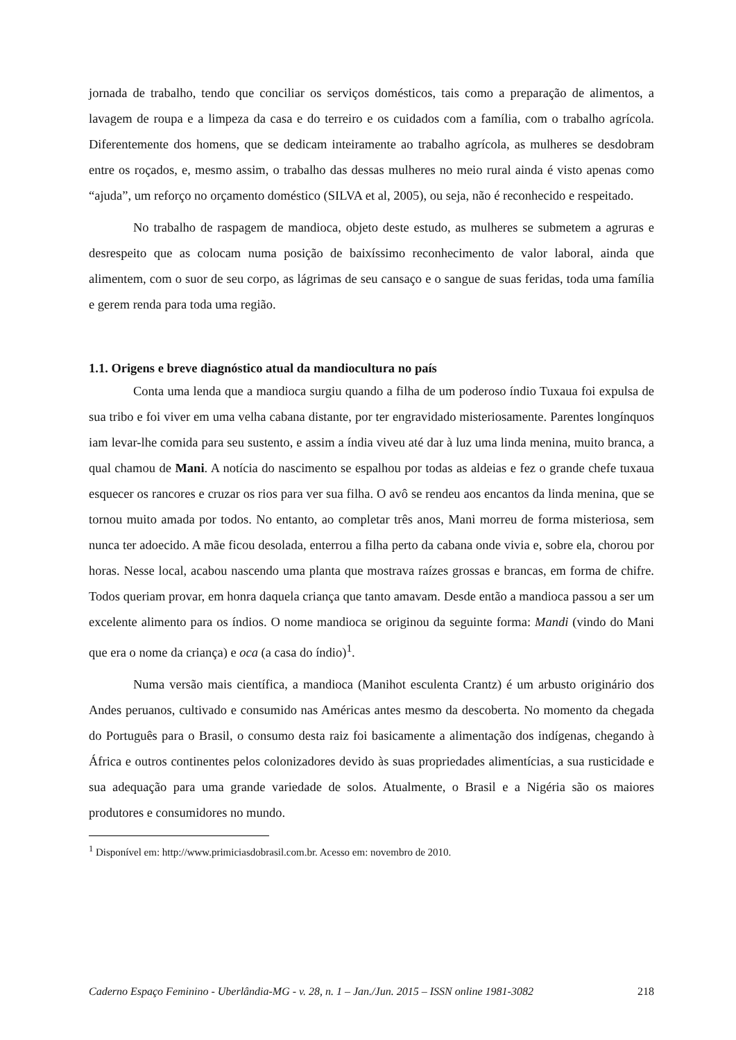jornada de trabalho, tendo que conciliar os serviços domésticos, tais como a preparação de alimentos, a lavagem de roupa e a limpeza da casa e do terreiro e os cuidados com a família, com o trabalho agrícola. Diferentemente dos homens, que se dedicam inteiramente ao trabalho agrícola, as mulheres se desdobram entre os roçados, e, mesmo assim, o trabalho das dessas mulheres no meio rural ainda é visto apenas como “ajuda”, um reforço no orçamento doméstico (SILVA et al, 2005), ou seja, não é reconhecido e respeitado.
No trabalho de raspagem de mandioca, objeto deste estudo, as mulheres se submetem a agruras e desrespeito que as colocam numa posição de baixíssimo reconhecimento de valor laboral, ainda que alimentem, com o suor de seu corpo, as lágrimas de seu cansaço e o sangue de suas feridas, toda uma família e gerem renda para toda uma região.
1.1. Origens e breve diagnóstico atual da mandiocultura no país
Conta uma lenda que a mandioca surgiu quando a filha de um poderoso índio Tuxaua foi expulsa de sua tribo e foi viver em uma velha cabana distante, por ter engravidado misteriosamente. Parentes longínquos iam levar-lhe comida para seu sustento, e assim a índia viveu até dar à luz uma linda menina, muito branca, a qual chamou de Mani. A notícia do nascimento se espalhou por todas as aldeias e fez o grande chefe tuxaua esquecer os rancores e cruzar os rios para ver sua filha. O avô se rendeu aos encantos da linda menina, que se tornou muito amada por todos. No entanto, ao completar três anos, Mani morreu de forma misteriosa, sem nunca ter adoecido. A mãe ficou desolada, enterrou a filha perto da cabana onde vivia e, sobre ela, chorou por horas. Nesse local, acabou nascendo uma planta que mostrava raízes grossas e brancas, em forma de chifre. Todos queriam provar, em honra daquela criança que tanto amavam. Desde então a mandioca passou a ser um excelente alimento para os índios. O nome mandioca se originou da seguinte forma: Mandi (vindo do Mani que era o nome da criança) e oca (a casa do índio)<sup>1</sup>.
Numa versão mais científica, a mandioca (Manihot esculenta Crantz) é um arbusto originário dos Andes peruanos, cultivado e consumido nas Américas antes mesmo da descoberta. No momento da chegada do Português para o Brasil, o consumo desta raiz foi basicamente a alimentação dos indígenas, chegando à África e outros continentes pelos colonizadores devido às suas propriedades alimentícias, a sua rusticidade e sua adequação para uma grande variedade de solos. Atualmente, o Brasil e a Nigéria são os maiores produtores e consumidores no mundo.
<sup>1</sup> Disponível em: http://www.primiciasdobrasil.com.br. Acesso em: novembro de 2010.
Caderno Espaço Feminino - Uberlândia-MG - v. 28, n. 1 – Jan./Jun. 2015 – ISSN online 1981-3082 218